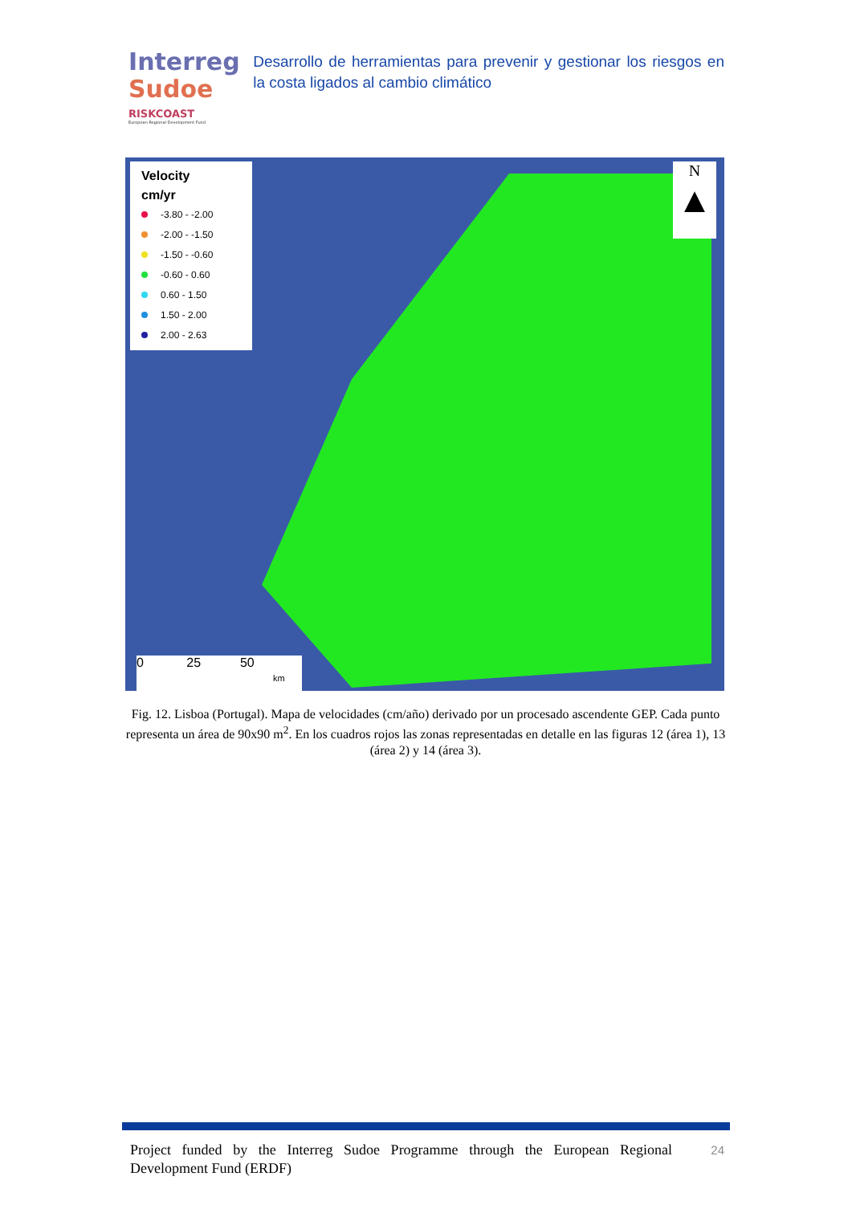Interreg
Sudoe
RISKCOAST
European Regional Development Fund
Desarrollo de herramientas para prevenir y gestionar los riesgos en la costa ligados al cambio climático
Velocity
cm/yr
-3.80 - -2.00
-2.00 - -1.50
-1.50 - -0.60
-0.60 - 0.60
0.60 - 1.50
1.50 - 2.00
2.00 - 2.63
N
▲
0 25 50
km
Fig. 12. Lisboa (Portugal). Mapa de velocidades (cm/año) derivado por un procesado ascendente GEP. Cada punto representa un área de 90x90 m<sup>2</sup>. En los cuadros rojos las zonas representadas en detalle en las figuras 12 (área 1), 13 (área 2) y 14 (área 3).
Project funded by the Interreg Sudoe Programme through the European Regional Development Fund (ERDF)
24